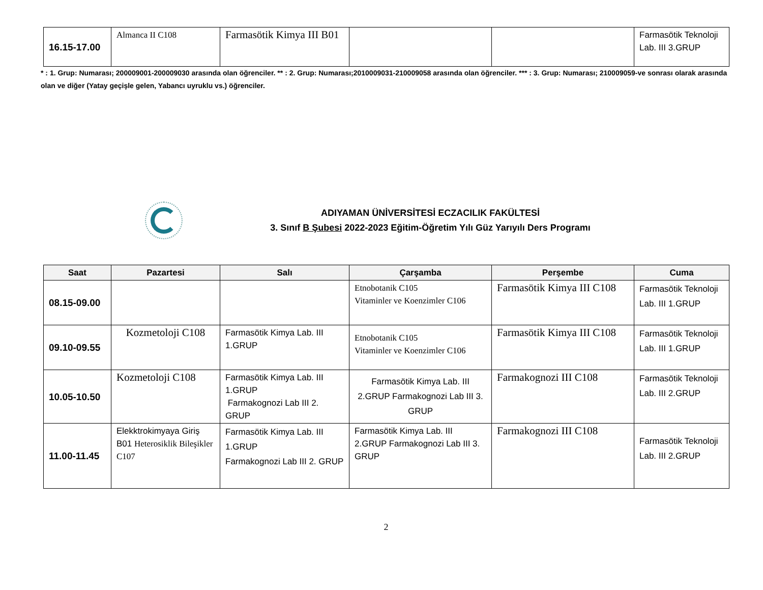| 16.15-17.00 | Almanca II C108 | Farmasötik Kimya III B01 | | | Farmasötik Teknoloji Lab. III 3.GRUP |
* : 1. Grup: Numarası; 200009001-200009030 arasında olan öğrenciler. ** : 2. Grup: Numarası;2010009031-210009058 arasında olan öğrenciler. *** : 3. Grup: Numarası; 210009059-ve sonrası olarak arasında olan ve diğer (Yatay geçişle gelen, Yabancı uyruklu vs.) öğrenciler.
ADIYAMAN ÜNİVERSİTESİ ECZACILIK FAKÜLTESİ
3. Sınıf B Şubesi 2022-2023 Eğitim-Öğretim Yılı Güz Yarıyılı Ders Programı
| Saat | Pazartesi | Salı | Çarşamba | Perşembe | Cuma |
| --- | --- | --- | --- | --- | --- |
| 08.15-09.00 | | | Etnobotanik C105 Vitaminler ve Koenzimler C106 | Farmasötik Kimya III C108 | Farmasötik Teknoloji Lab. III 1.GRUP |
| 09.10-09.55 | Kozmetoloji C108 | Farmasötik Kimya Lab. III 1.GRUP | Etnobotanik C105 Vitaminler ve Koenzimler C106 | Farmasötik Kimya III C108 | Farmasötik Teknoloji Lab. III 1.GRUP |
| 10.05-10.50 | Kozmetoloji C108 | Farmasötik Kimya Lab. III 1.GRUP Farmakognozi Lab III 2. GRUP | Farmasötik Kimya Lab. III 2.GRUP Farmakognozi Lab III 3. GRUP | Farmakognozi III C108 | Farmasötik Teknoloji Lab. III 2.GRUP |
| 11.00-11.45 | Elekktrokimyaya Giriş B01 Heterosiklik Bileşikler C107 | Farmasötik Kimya Lab. III 1.GRUP Farmakognozi Lab III 2. GRUP | Farmasötik Kimya Lab. III 2.GRUP Farmakognozi Lab III 3. GRUP | Farmakognozi III C108 | Farmasötik Teknoloji Lab. III 2.GRUP |
2